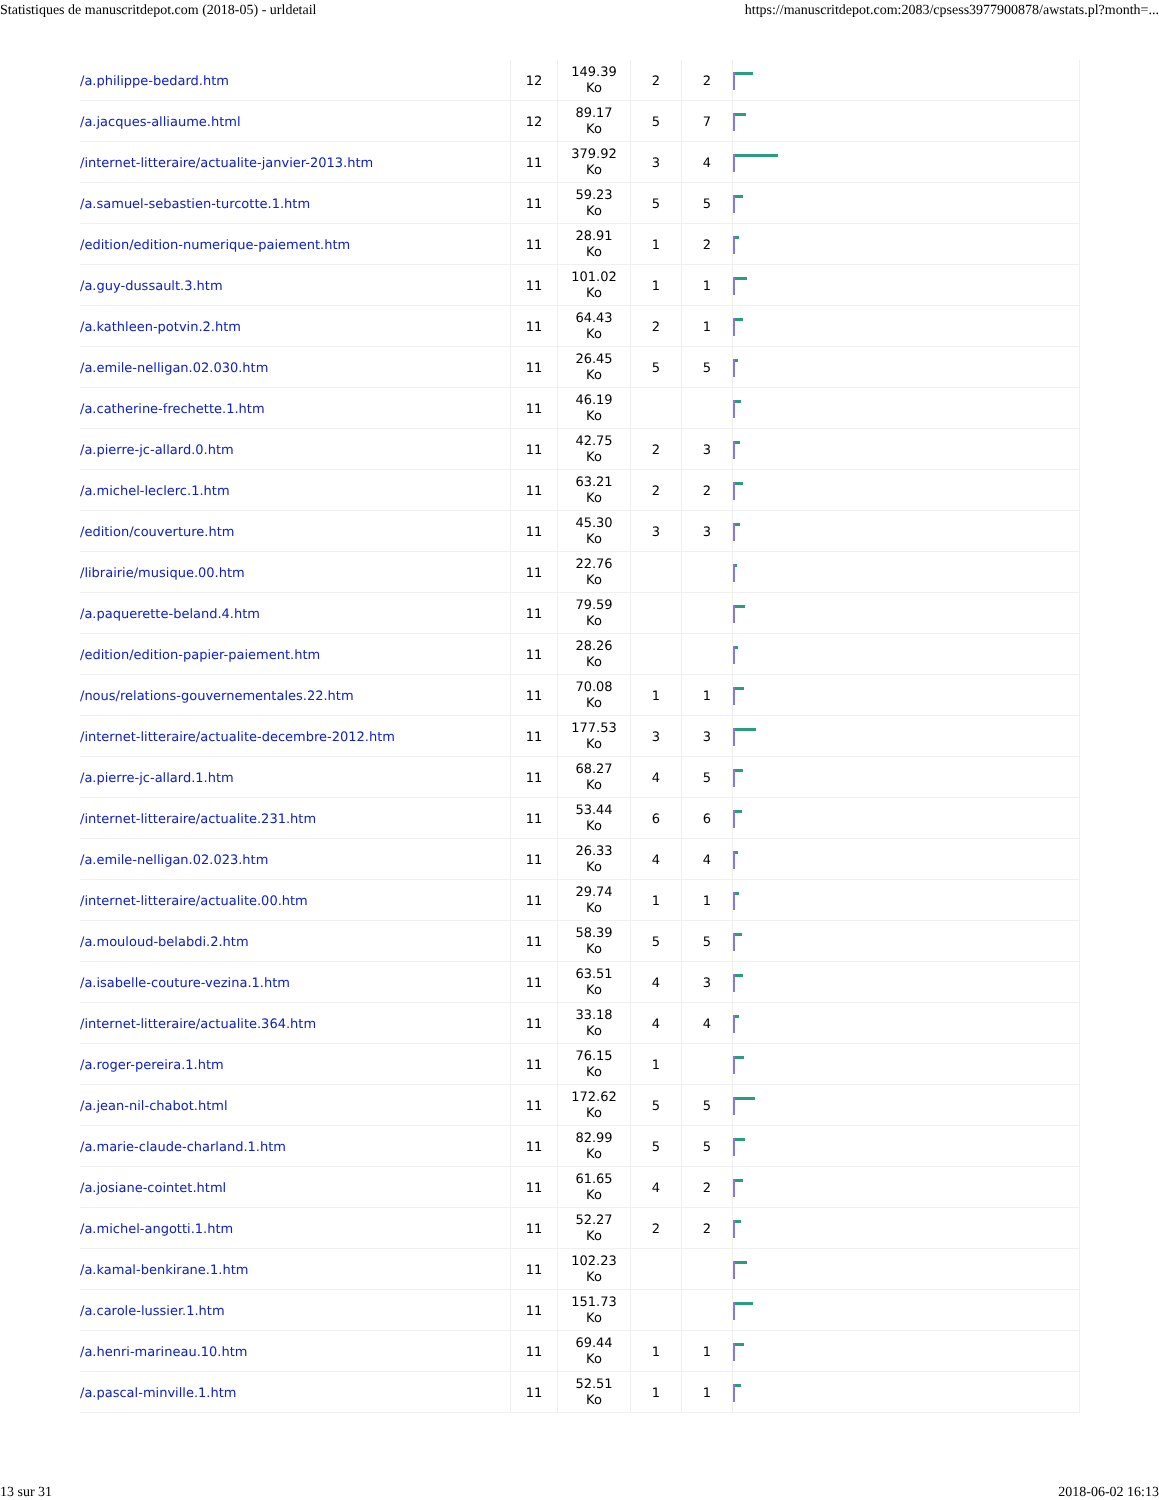Statistiques de manuscritdepot.com (2018-05) - urldetail https://manuscritdepot.com:2083/cpsess3977900878/awstats.pl?month=...
| /a.philippe-bedard.htm | 12 | 149.39 Ko | 2 | 2 | |
| /a.jacques-alliaume.html | 12 | 89.17 Ko | 5 | 7 | |
| /internet-litteraire/actualite-janvier-2013.htm | 11 | 379.92 Ko | 3 | 4 | |
| /a.samuel-sebastien-turcotte.1.htm | 11 | 59.23 Ko | 5 | 5 | |
| /edition/edition-numerique-paiement.htm | 11 | 28.91 Ko | 1 | 2 | |
| /a.guy-dussault.3.htm | 11 | 101.02 Ko | 1 | 1 | |
| /a.kathleen-potvin.2.htm | 11 | 64.43 Ko | 2 | 1 | |
| /a.emile-nelligan.02.030.htm | 11 | 26.45 Ko | 5 | 5 | |
| /a.catherine-frechette.1.htm | 11 | 46.19 Ko | | | |
| /a.pierre-jc-allard.0.htm | 11 | 42.75 Ko | 2 | 3 | |
| /a.michel-leclerc.1.htm | 11 | 63.21 Ko | 2 | 2 | |
| /edition/couverture.htm | 11 | 45.30 Ko | 3 | 3 | |
| /librairie/musique.00.htm | 11 | 22.76 Ko | | | |
| /a.paquerette-beland.4.htm | 11 | 79.59 Ko | | | |
| /edition/edition-papier-paiement.htm | 11 | 28.26 Ko | | | |
| /nous/relations-gouvernementales.22.htm | 11 | 70.08 Ko | 1 | 1 | |
| /internet-litteraire/actualite-decembre-2012.htm | 11 | 177.53 Ko | 3 | 3 | |
| /a.pierre-jc-allard.1.htm | 11 | 68.27 Ko | 4 | 5 | |
| /internet-litteraire/actualite.231.htm | 11 | 53.44 Ko | 6 | 6 | |
| /a.emile-nelligan.02.023.htm | 11 | 26.33 Ko | 4 | 4 | |
| /internet-litteraire/actualite.00.htm | 11 | 29.74 Ko | 1 | 1 | |
| /a.mouloud-belabdi.2.htm | 11 | 58.39 Ko | 5 | 5 | |
| /a.isabelle-couture-vezina.1.htm | 11 | 63.51 Ko | 4 | 3 | |
| /internet-litteraire/actualite.364.htm | 11 | 33.18 Ko | 4 | 4 | |
| /a.roger-pereira.1.htm | 11 | 76.15 Ko | 1 | | |
| /a.jean-nil-chabot.html | 11 | 172.62 Ko | 5 | 5 | |
| /a.marie-claude-charland.1.htm | 11 | 82.99 Ko | 5 | 5 | |
| /a.josiane-cointet.html | 11 | 61.65 Ko | 4 | 2 | |
| /a.michel-angotti.1.htm | 11 | 52.27 Ko | 2 | 2 | |
| /a.kamal-benkirane.1.htm | 11 | 102.23 Ko | | | |
| /a.carole-lussier.1.htm | 11 | 151.73 Ko | | | |
| /a.henri-marineau.10.htm | 11 | 69.44 Ko | 1 | 1 | |
| /a.pascal-minville.1.htm | 11 | 52.51 Ko | 1 | 1 | |
13 sur 31 2018-06-02 16:13